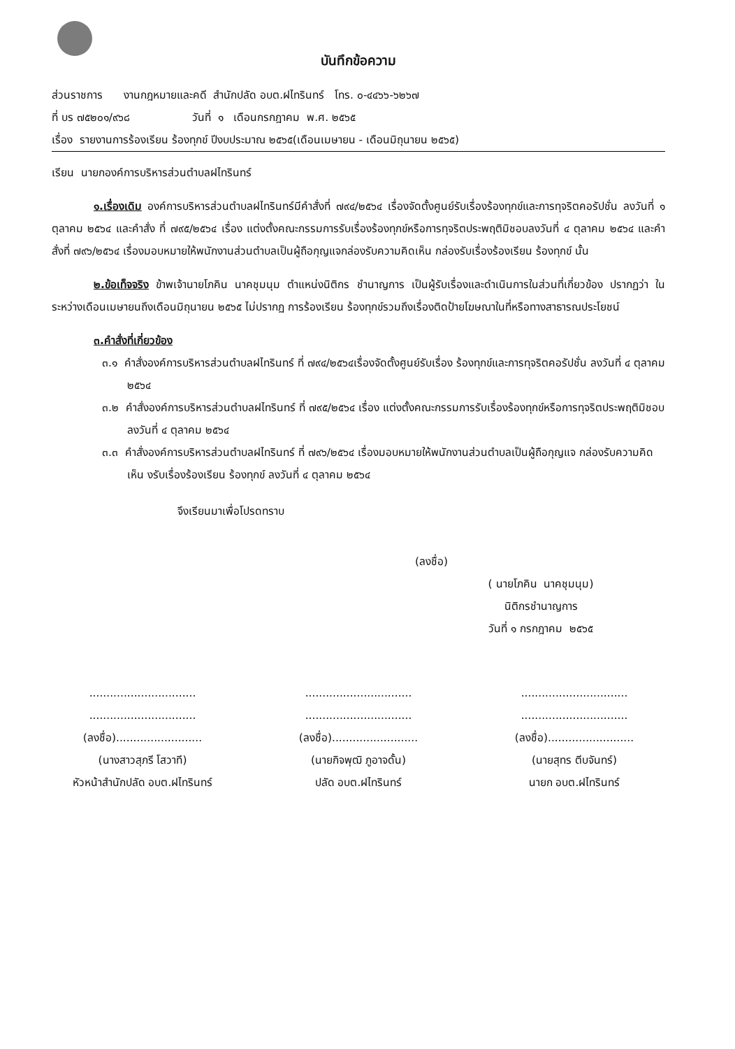บันทึกข้อความ
ส่วนราชการ งานกฎหมายและคดี สำนักปลัด อบต.ฝไทรินทร์ โทร. ๐-๔๔๖๖-๖๒๖๗
ที่ บร ๗๕๒๐๑/๙๖๘ วันที่ ๑ เดือนกรกฎาคม พ.ศ. ๒๕๖๕
เรื่อง รายงานการร้องเรียน ร้องทุกข์ ปีงบประมาณ ๒๕๖๕(เดือนเมษายน - เดือนมิถุนายน ๒๕๖๕)
เรียน นายกองค์การบริหารส่วนตำบลฝไทรินทร์
๑.เรื่องเดิม องค์การบริหารส่วนตำบลฝไทรินทร์มีคำสั่งที่ ๗๙๔/๒๕๖๔ เรื่องจัดตั้งศูนย์รับเรื่องร้องทุกข์และการทุจริตคอรัปชั่น ลงวันที่ ๑ ตุลาคม ๒๕๖๔ และคำสั่ง ที่ ๗๙๕/๒๕๖๔ เรื่อง แต่งตั้งคณะกรรมการรับเรื่องร้องทุกข์หรือการทุจริตประพฤติมิชอบลงวันที่ ๔ ตุลาคม ๒๕๖๔ และคำสั่งที่ ๗๙๖/๒๕๖๔ เรื่องมอบหมายให้พนักงานส่วนตำบลเป็นผู้ถือกุญแจกล่องรับความคิดเห็น กล่องรับเรื่องร้องเรียน ร้องทุกข์ นั้น
๒.ข้อเท็จจริง ข้าพเจ้านายโภคิน นาคชุมนุม ตำแหน่งนิติกร ชำนาญการ เป็นผู้รับเรื่องและดำเนินการในส่วนที่เกี่ยวข้อง ปรากฏว่า ในระหว่างเดือนเมษายนถึงเดือนมิถุนายน ๒๕๖๕ ไม่ปรากฏ การร้องเรียน ร้องทุกข์รวมถึงเรื่องติดป้ายโฆษณาในที่หรือทางสาธารณประโยชน์
๓.คำสั่งที่เกี่ยวข้อง
๓.๑ คำสั่งองค์การบริหารส่วนตำบลฝไทรินทร์ ที่ ๗๙๔/๒๕๖๔เรื่องจัดตั้งศูนย์รับเรื่อง ร้องทุกข์และการทุจริตคอรัปชั่น ลงวันที่ ๔ ตุลาคม ๒๕๖๔
๓.๒ คำสั่งองค์การบริหารส่วนตำบลฝไทรินทร์ ที่ ๗๙๕/๒๕๖๔ เรื่อง แต่งตั้งคณะกรรมการรับเรื่องร้องทุกข์หรือการทุจริตประพฤติมิชอบ ลงวันที่ ๔ ตุลาคม ๒๕๖๔
๓.๓ คำสั่งองค์การบริหารส่วนตำบลฝไทรินทร์ ที่ ๗๙๖/๒๕๖๔ เรื่องมอบหมายให้พนักงานส่วนตำบลเป็นผู้ถือกุญแจ กล่องรับความคิดเห็น งรับเรื่องร้องเรียน ร้องทุกข์ ลงวันที่ ๔ ตุลาคม ๒๕๖๔
จึงเรียนมาเพื่อโปรดทราบ
(ลงชื่อ)
( นายโภคิน นาคชุมนุม)
นิติกรชำนาญการ
วันที่ ๑ กรกฎาคม ๒๕๖๕
...............................
...............................
(ลงชื่อ).........................
(นางสาวสุภรี โสวาที)
หัวหน้าสำนักปลัด อบต.ฝไทรินทร์
...............................
...............................
(ลงชื่อ).........................
(นายกิจพุฒิ ภูอาจดั้น)
ปลัด อบต.ฝไทรินทร์
...............................
...............................
(ลงชื่อ).........................
(นายสุทร ตีบจันทร์)
นายก อบต.ฝไทรินทร์